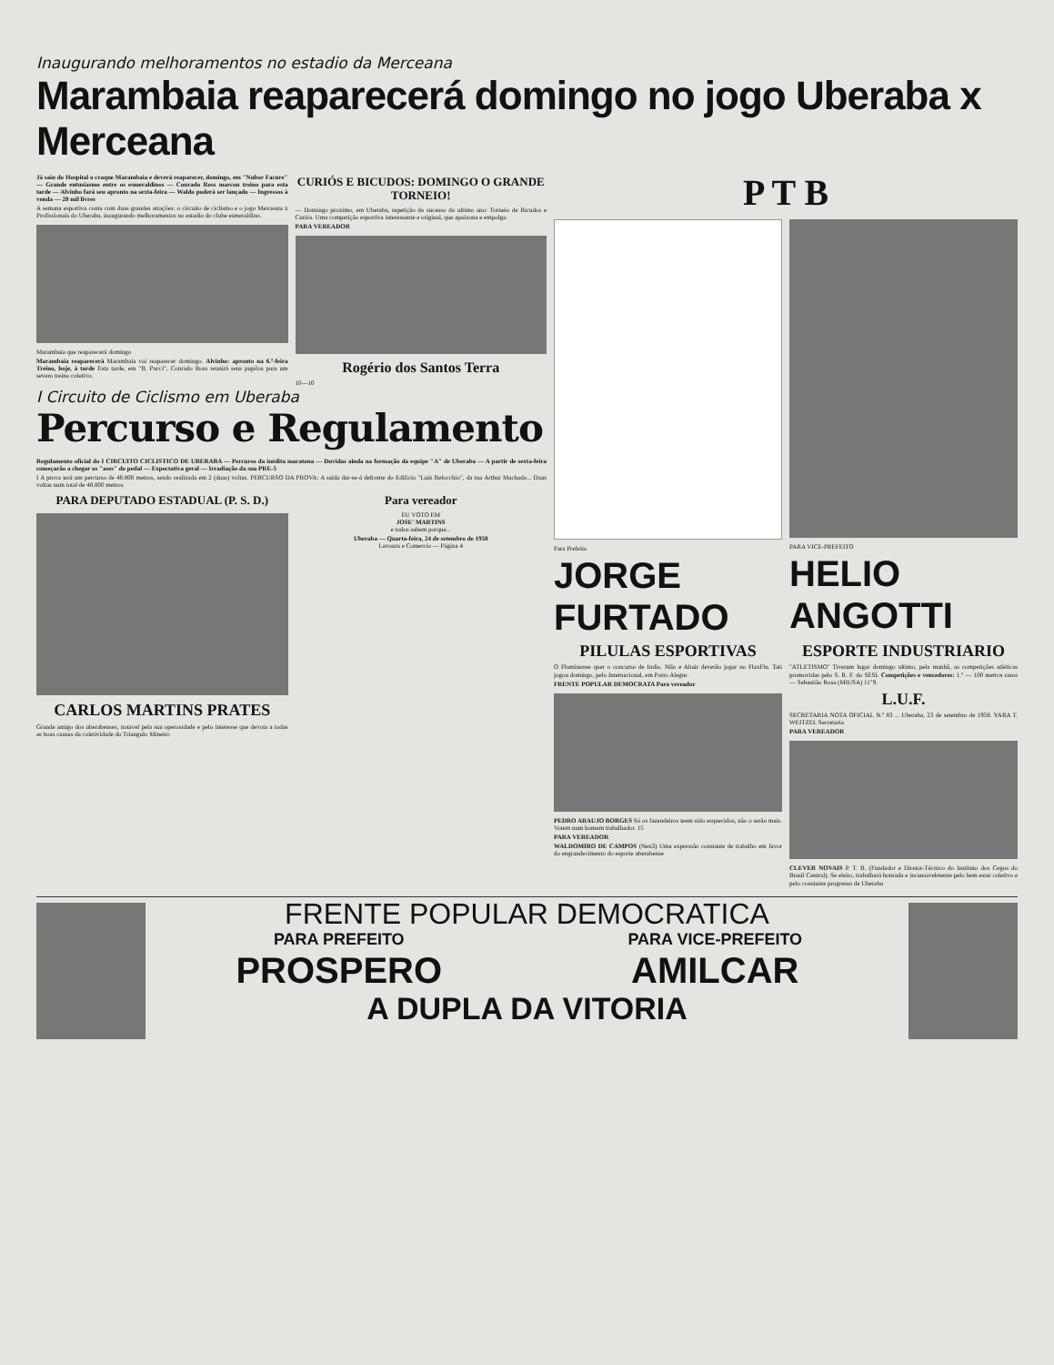Inaugurando melhoramentos no estadio da Merceana
Marambaia reaparecerá domingo no jogo Uberaba x Merceana
Já saiu do Hospital o craque Marambaia e deverá reaparecer, domingo, em "Nubor Facure" — Grande entusiasmo entre os esmeraldinos — Conrado Ross marcou treino para esta tarde — Alvinho fará seu apronto na sexta-feira — Waldo poderá ser lançado — Ingressos à venda — 20 mil livres
A semana esportiva conta com duas grandes atrações: o circuito de ciclismo e o jogo Merceana x Profissionais do Uberaba, inaugurando melhoramentos no estadio do clube esmeraldino.
Marambaia que reaparecerá domingo
Marambaia reaparecerá Marambaia vai reaparecer domingo. Alvinho: apronto na 6.ª-feira Treino, hoje, á tarde Esta tarde, em "B. Pucci", Conrado Ross reunirá seus pupilos para um severo treino coletivo.
CURIÓS E BICUDOS: DOMINGO O GRANDE TORNEIO!
— Domingo proximo, em Uberaba, repetição do sucesso do ultimo ano: Torneio de Bicudos e Curiós. Uma competição esportiva interessante e original, que apaixona e empolga.
PARA VEREADOR
Rogério dos Santos Terra
10—10
I Circuito de Ciclismo em Uberaba
Percurso e Regulamento
Regulamento oficial do I CIRCUITO CICLISTICO DE UBERABA — Percurso da inédita maratona — Duvidas ainda na formação da equipe "A" de Uberaba — A partir de sexta-feira começarão a chegar os "ases" do pedal — Expectativa geral — Irradiação da sua PRE-5
I A prova terá um percurso de 48.800 metros, sendo realizada em 2 (duas) voltas. PERCURSO DA PROVA: A saida dar-se-á defronte do Edificio "Luiz Belocchio", da rua Arthur Machado... Duas voltas num total de 48.800 metros.
PARA DEPUTADO ESTADUAL (P. S. D.)
CARLOS MARTINS PRATES
Grande amigo dos uberabenses, notavel pela sua operosidade e pelo interesse que devota a todas as boas causas da coletividade do Triangulo Mineiro
Para vereador
EU VOTO EM
JOSE' MARTINS
e todos sabem porque...
Uberaba — Quarta-feira, 24 de setembro de 1958
Lavoura e Comercio — Página 4
P T B
Para Prefeito
JORGE FURTADO
PARA VICE-PREFEITO
HELIO ANGOTTI
PILULAS ESPORTIVAS
O Fluminense quer o concurso de Indio. Nilo e Altair deverão jogar no FlaxFlu. Tati jogou domingo, pelo Internacional, em Porto Alegre.
FRENTE POPULAR DEMOCRATA Para vereador
PEDRO ARAUJO BORGES Só os fazendeiros teem sido esquecidos, não o serão mais. Votem num homem trabalhador. 15
PARA VEREADOR
WALDOMIRO DE CAMPOS (Nen3) Uma expressão constante de trabalho em favor do engrandecimento do esporte uberabense
ESPORTE INDUSTRIARIO
"ATLETISMO" Tiveram lugar domingo ultimo, pela manhã, as competições atléticas promovidas pelo S. R. F. do SESI. Competições e vencedores: 1.º — 100 metros rasos — Sebastião Rosa (MIUSA) 11"9.
L.U.F.
SECRETARIA NOTA OFICIAL N.º 83 ... Uberaba, 23 de setembro de 1958. YARA T. WEITZEL Secretaria
PARA VEREADOR
CLEVER NOVAIS P. T. B. (Fundador e Diretor-Técnico do Instituto dos Cegos do Brasil Central). Se eleito, trabalhará honrada e incansavelmente pelo bem estar coletivo e pelo constante progresso de Uberaba
FRENTE POPULAR DEMOCRATICA
PARA PREFEITO
PROSPERO
PARA VICE-PREFEITO
AMILCAR
A DUPLA DA VITORIA